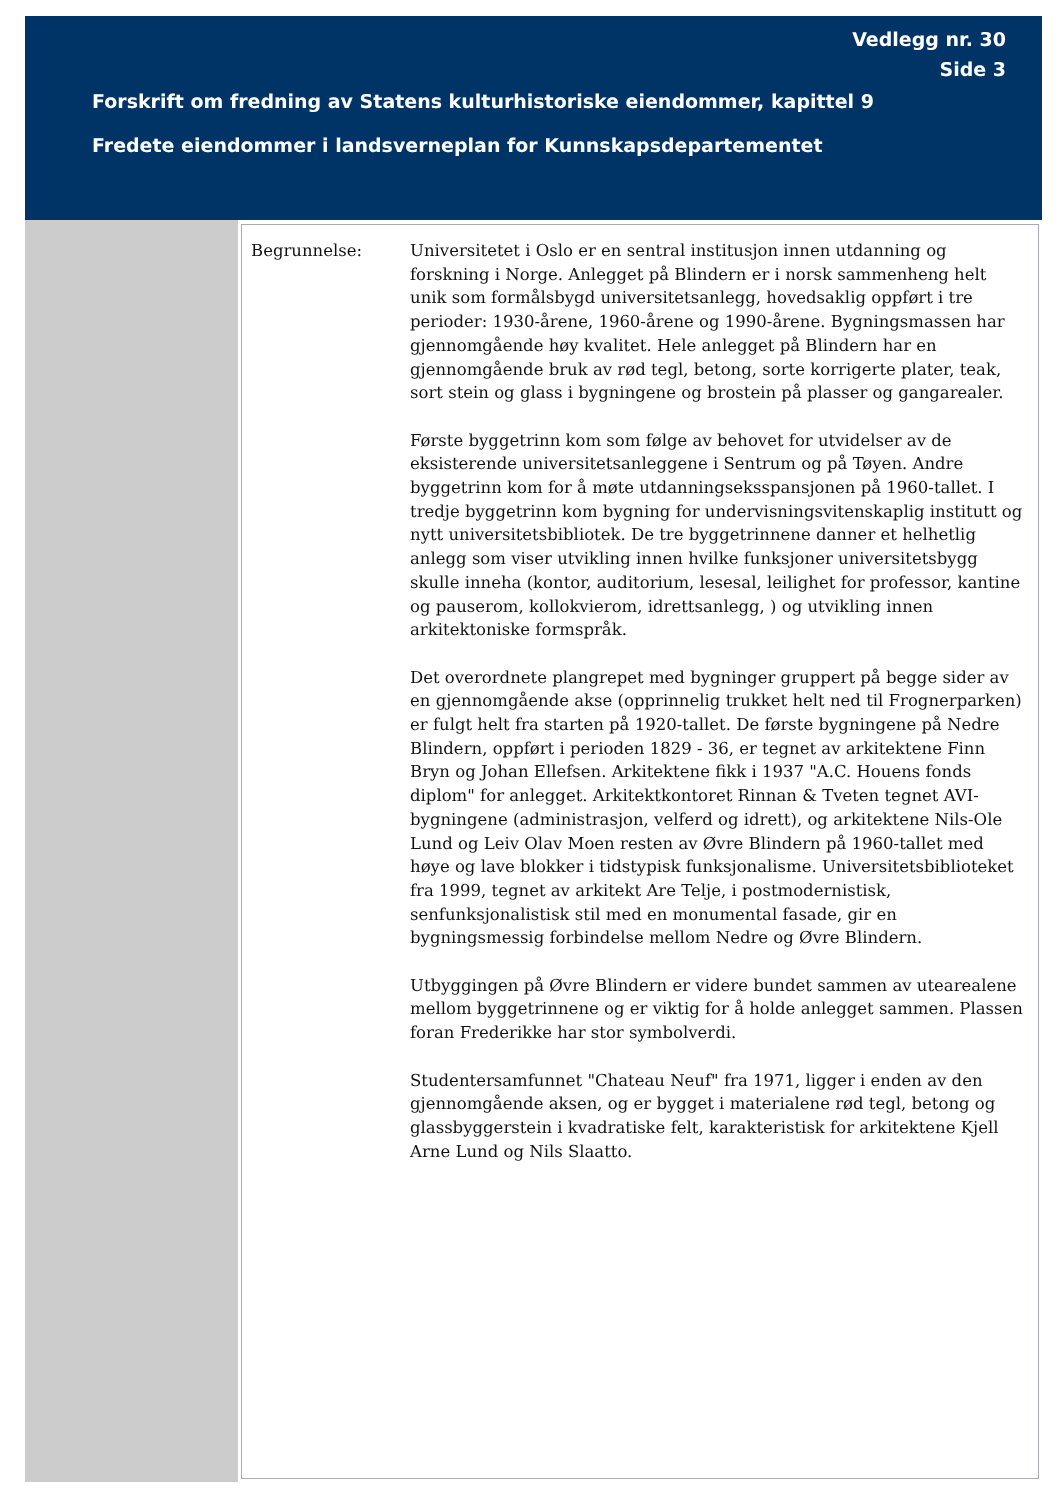Vedlegg nr. 30
Side 3
Forskrift om fredning av Statens kulturhistoriske eiendommer, kapittel 9
Fredete eiendommer i landsverneplan for Kunnskapsdepartementet
Begrunnelse: Universitetet i Oslo er en sentral institusjon innen utdanning og forskning i Norge. Anlegget på Blindern er i norsk sammenheng helt unik som formålsbygd universitetsanlegg, hovedsaklig oppført i tre perioder: 1930-årene, 1960-årene og 1990-årene. Bygningsmassen har gjennomgående høy kvalitet. Hele anlegget på Blindern har en gjennomgående bruk av rød tegl, betong, sorte korrigerte plater, teak, sort stein og glass i bygningene og brostein på plasser og gangarealer.
Første byggetrinn kom som følge av behovet for utvidelser av de eksisterende universitetsanleggene i Sentrum og på Tøyen. Andre byggetrinn kom for å møte utdanningseksspansjonen på 1960-tallet. I tredje byggetrinn kom bygning for undervisningsvitenskaplig institutt og nytt universitetsbibliotek. De tre byggetrinnene danner et helhetlig anlegg som viser utvikling innen hvilke funksjoner universitetsbygg skulle inneha (kontor, auditorium, lesesal, leilighet for professor, kantine og pauserom, kollokvierom, idrettsanlegg, ) og utvikling innen arkitektoniske formspråk.
Det overordnete plangrepet med bygninger gruppert på begge sider av en gjennomgående akse (opprinnelig trukket helt ned til Frognerparken) er fulgt helt fra starten på 1920-tallet. De første bygningene på Nedre Blindern, oppført i perioden 1829 - 36, er tegnet av arkitektene Finn Bryn og Johan Ellefsen. Arkitektene fikk i 1937 "A.C. Houens fonds diplom" for anlegget. Arkitektkontoret Rinnan & Tveten tegnet AVI-bygningene (administrasjon, velferd og idrett), og arkitektene Nils-Ole Lund og Leiv Olav Moen resten av Øvre Blindern på 1960-tallet med høye og lave blokker i tidstypisk funksjonalisme. Universitetsbiblioteket fra 1999, tegnet av arkitekt Are Telje, i postmodernistisk, senfunksjonalistisk stil med en monumental fasade, gir en bygningsmessig forbindelse mellom Nedre og Øvre Blindern.
Utbyggingen på Øvre Blindern er videre bundet sammen av utearealene mellom byggetrinnene og er viktig for å holde anlegget sammen. Plassen foran Frederikke har stor symbolverdi.
Studentersamfunnet "Chateau Neuf" fra 1971, ligger i enden av den gjennomgående aksen, og er bygget i materialene rød tegl, betong og glassbyggerstein i kvadratiske felt, karakteristisk for arkitektene Kjell Arne Lund og Nils Slaatto.